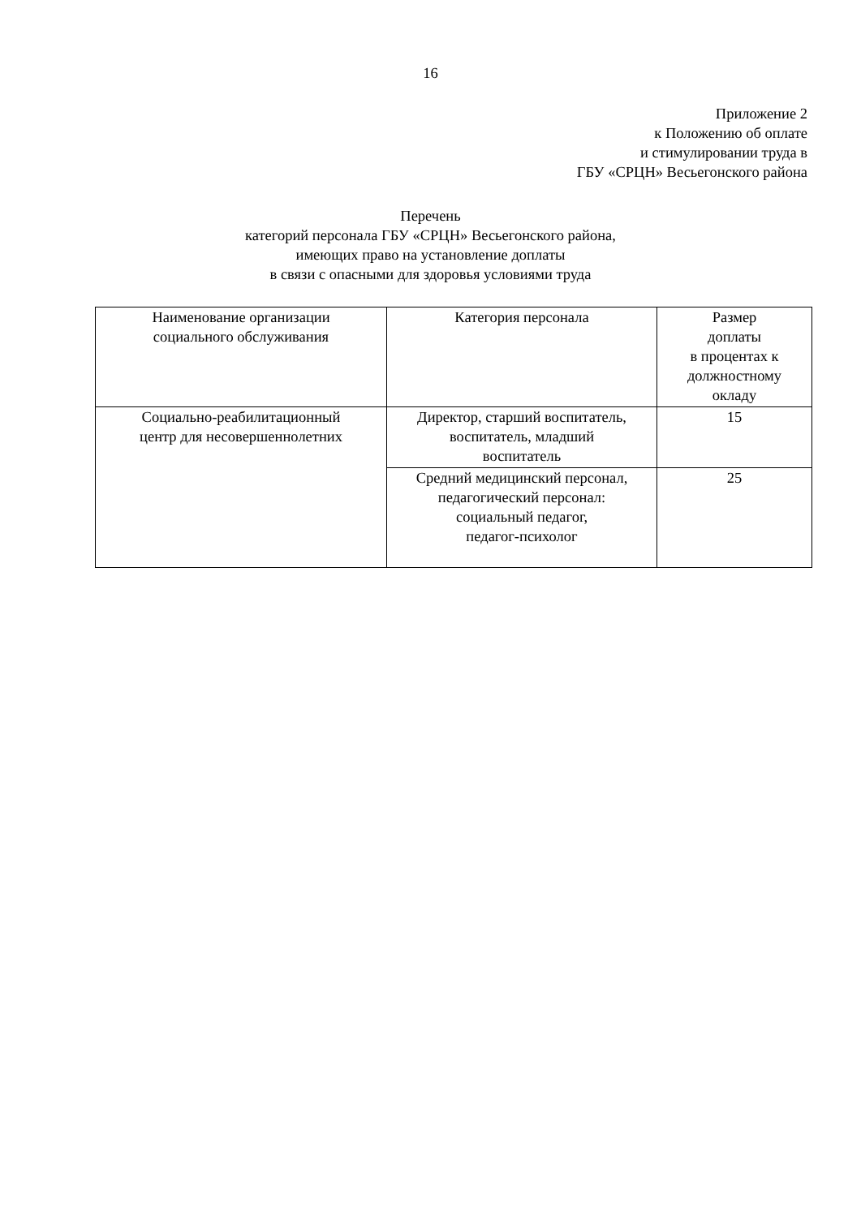16
Приложение 2
к Положению об оплате
и стимулировании труда в
ГБУ «СРЦН» Весьегонского района
Перечень
категорий персонала ГБУ «СРЦН» Весьегонского района,
имеющих право на установление доплаты
в связи с опасными для здоровья условиями труда
| Наименование организации социального обслуживания | Категория персонала | Размер доплаты в процентах к должностному окладу |
| Социально-реабилитационный центр для несовершеннолетних | Директор, старший воспитатель, воспитатель, младший воспитатель | 15 |
| | Средний медицинский персонал, педагогический персонал: социальный педагог, педагог-психолог | 25 |